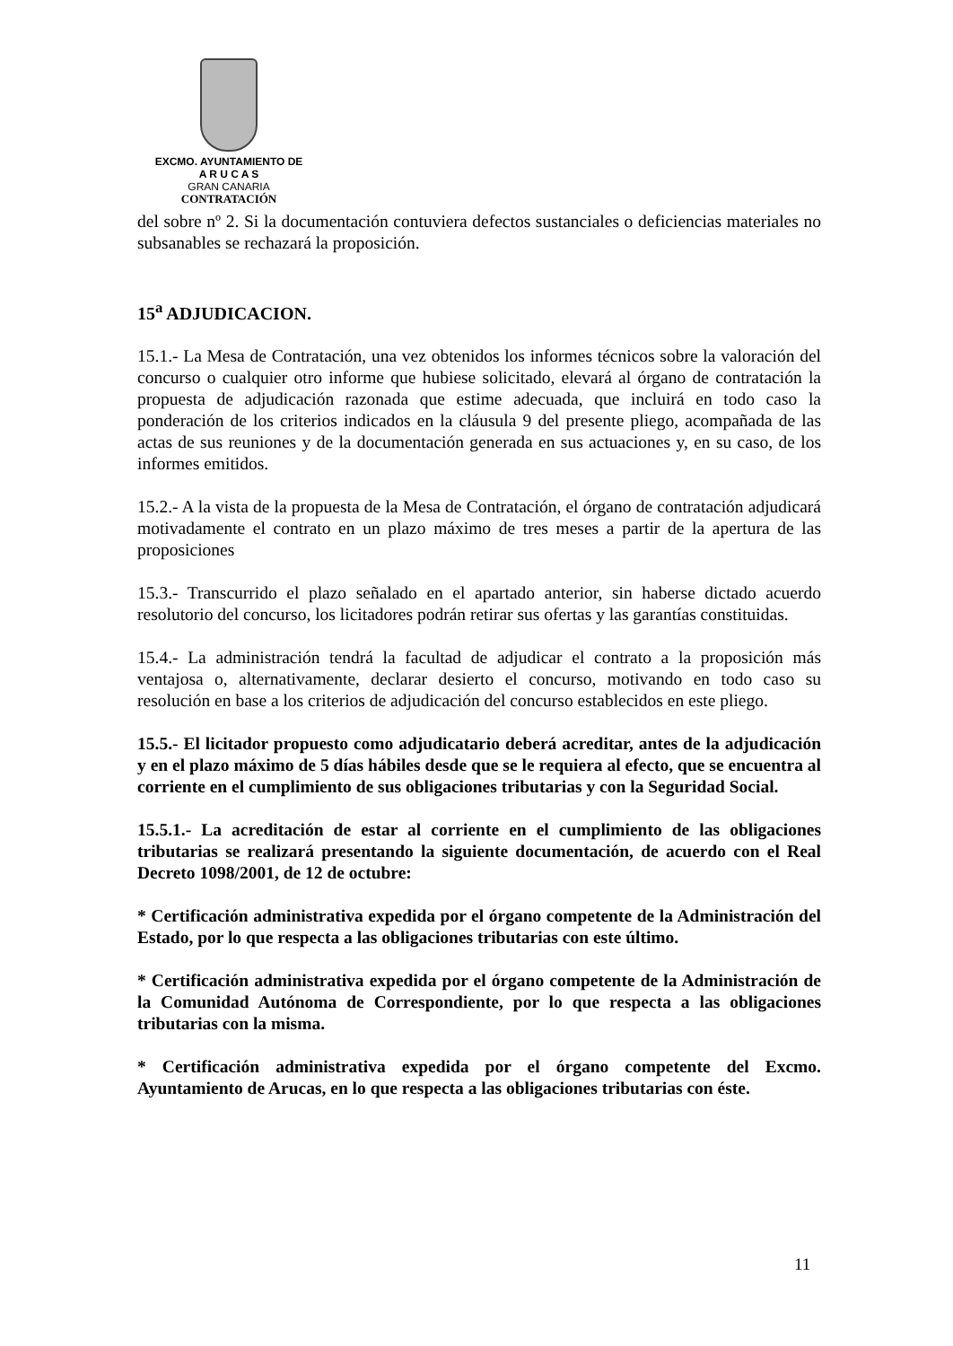EXCMO. AYUNTAMIENTO DE
A R U C A S
GRAN CANARIA
CONTRATACIÓN
del sobre nº 2. Si la documentación contuviera defectos sustanciales o deficiencias materiales no subsanables se rechazará la proposición.
15<sup>a</sup> ADJUDICACION.
15.1.- La Mesa de Contratación, una vez obtenidos los informes técnicos sobre la valoración del concurso o cualquier otro informe que hubiese solicitado, elevará al órgano de contratación la propuesta de adjudicación razonada que estime adecuada, que incluirá en todo caso la ponderación de los criterios indicados en la cláusula 9 del presente pliego, acompañada de las actas de sus reuniones y de la documentación generada en sus actuaciones y, en su caso, de los informes emitidos.
15.2.- A la vista de la propuesta de la Mesa de Contratación, el órgano de contratación adjudicará motivadamente el contrato en un plazo máximo de tres meses a partir de la apertura de las proposiciones
15.3.- Transcurrido el plazo señalado en el apartado anterior, sin haberse dictado acuerdo resolutorio del concurso, los licitadores podrán retirar sus ofertas y las garantías constituidas.
15.4.- La administración tendrá la facultad de adjudicar el contrato a la proposición más ventajosa o, alternativamente, declarar desierto el concurso, motivando en todo caso su resolución en base a los criterios de adjudicación del concurso establecidos en este pliego.
15.5.- El licitador propuesto como adjudicatario deberá acreditar, antes de la adjudicación y en el plazo máximo de 5 días hábiles desde que se le requiera al efecto, que se encuentra al corriente en el cumplimiento de sus obligaciones tributarias y con la Seguridad Social.
15.5.1.- La acreditación de estar al corriente en el cumplimiento de las obligaciones tributarias se realizará presentando la siguiente documentación, de acuerdo con el Real Decreto 1098/2001, de 12 de octubre:
* Certificación administrativa expedida por el órgano competente de la Administración del Estado, por lo que respecta a las obligaciones tributarias con este último.
* Certificación administrativa expedida por el órgano competente de la Administración de la Comunidad Autónoma de Correspondiente, por lo que respecta a las obligaciones tributarias con la misma.
* Certificación administrativa expedida por el órgano competente del Excmo. Ayuntamiento de Arucas, en lo que respecta a las obligaciones tributarias con éste.
11